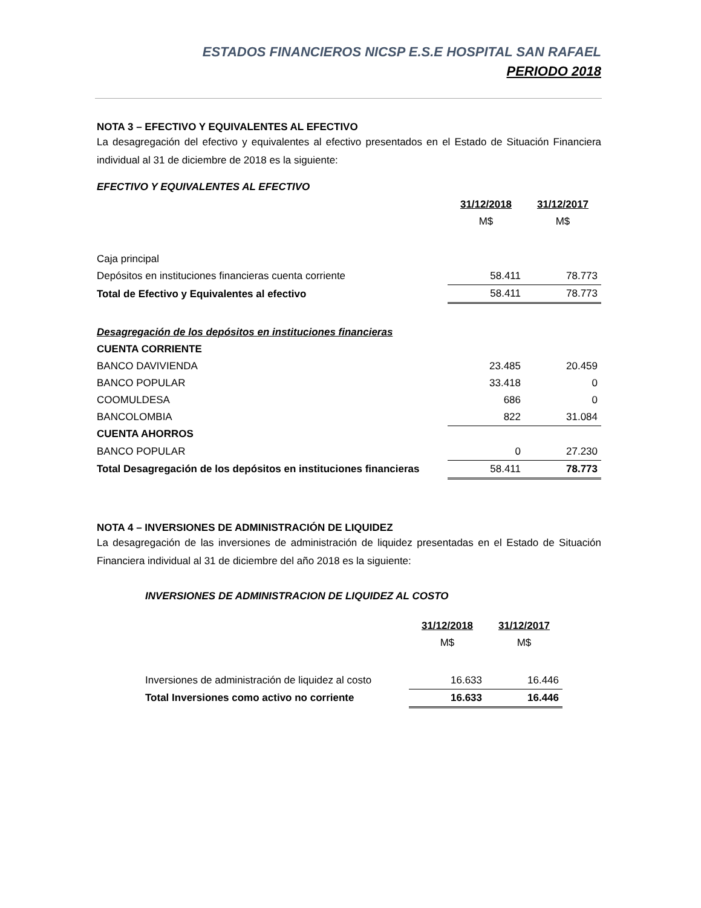ESTADOS FINANCIEROS NICSP E.S.E HOSPITAL SAN RAFAEL
PERIODO 2018
NOTA 3 – EFECTIVO Y EQUIVALENTES AL EFECTIVO
La desagregación del efectivo y equivalentes al efectivo presentados en el Estado de Situación Financiera individual al 31 de diciembre de 2018 es la siguiente:
EFECTIVO Y EQUIVALENTES AL EFECTIVO
| | 31/12/2018 | 31/12/2017 |
| | M$ | M$ |
| Caja principal | | |
| Depósitos en instituciones financieras cuenta corriente | 58.411 | 78.773 |
| Total de Efectivo y Equivalentes al efectivo | 58.411 | 78.773 |
| Desagregación de los depósitos en instituciones financieras | | |
| CUENTA CORRIENTE | | |
| BANCO DAVIVIENDA | 23.485 | 20.459 |
| BANCO POPULAR | 33.418 | 0 |
| COOMULDESA | 686 | 0 |
| BANCOLOMBIA | 822 | 31.084 |
| CUENTA AHORROS | | |
| BANCO POPULAR | 0 | 27.230 |
| Total Desagregación de los depósitos en instituciones financieras | 58.411 | 78.773 |
NOTA 4 – INVERSIONES DE ADMINISTRACIÓN DE LIQUIDEZ
La desagregación de las inversiones de administración de liquidez presentadas en el Estado de Situación Financiera individual al 31 de diciembre del año 2018 es la siguiente:
INVERSIONES DE ADMINISTRACION DE LIQUIDEZ AL COSTO
| | 31/12/2018 | 31/12/2017 |
| | M$ | M$ |
| Inversiones de administración de liquidez al costo | 16.633 | 16.446 |
| Total Inversiones como activo no corriente | 16.633 | 16.446 |